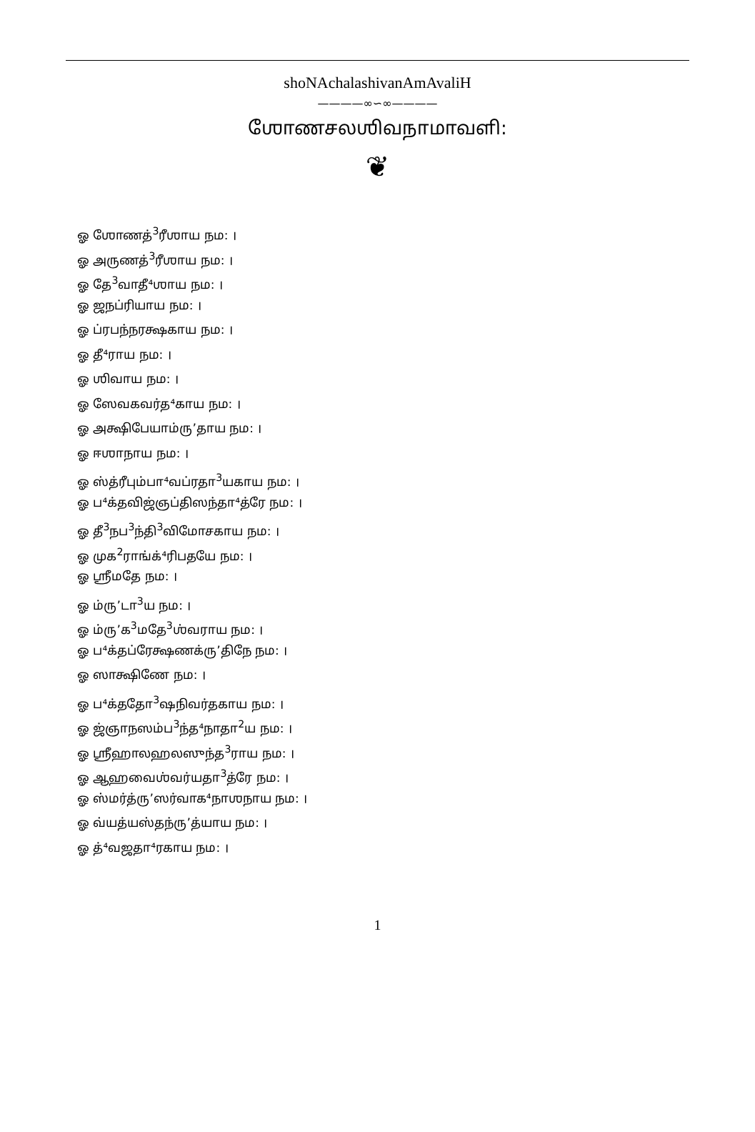shoNAchalashivanAmAvaliH
————∞∽∞————
ஶோணசலஶிவநாமாவளி:
❦
ஓ ஶோணத்<sup>3</sup>ரீஶாய நம: ।
ஓ அருணத்<sup>3</sup>ரீஶாய நம: ।
ஓ தே<sup>3</sup>வாதீ⁴ஶாய நம: ।
ஓ ஜநப்ரியாய நம: ।
ஓ ப்ரபந்நரக்ஷகாய நம: ।
ஓ தீ⁴ராய நம: ।
ஓ ஶிவாய நம: ।
ஓ ஸேவகவர்த⁴காய நம: ।
ஓ அக்ஷிபேயாம்ருʼதாய நம: ।
ஓ ஈஶாநாய நம: ।
ஓ ஸ்த்ரீபும்பா⁴வப்ரதா<sup>3</sup>யகாய நம: ।
ஓ ப⁴க்தவிஜ்ஞப்திஸந்தா⁴த்ரே நம: ।
ஓ தீ<sup>3</sup>நப<sup>3</sup>ந்தி<sup>3</sup>விமோசகாய நம: ।
ஓ முக<sup>2</sup>ராங்க்⁴ரிபதயே நம: ।
ஓ ஶ்ரீமதே நம: ।
ஓ ம்ருʼடா<sup>3</sup>ய நம: ।
ஓ ம்ருʼக<sup>3</sup>மதே<sup>3</sup>ஶ்வராய நம: ।
ஓ ப⁴க்தப்ரேக்ஷணக்ருʼதிநே நம: ।
ஓ ஸாக்ஷிணே நம: ।
ஓ ப⁴க்ததோ<sup>3</sup>ஷநிவர்தகாய நம: ।
ஓ ஜ்ஞாநஸம்ப<sup>3</sup>ந்த⁴நாதா<sup>2</sup>ய நம: ।
ஓ ஶ்ரீஹாலஹலஸுந்த<sup>3</sup>ராய நம: ।
ஓ ஆஹவைஶ்வர்யதா<sup>3</sup>த்ரே நம: ।
ஓ ஸ்மர்த்ருʼஸர்வாக⁴நாஶநாய நம: ।
ஓ வ்யத்யஸ்தந்ருʼத்யாய நம: ।
ஓ த்⁴வஜதா⁴ரகாய நம: ।
1